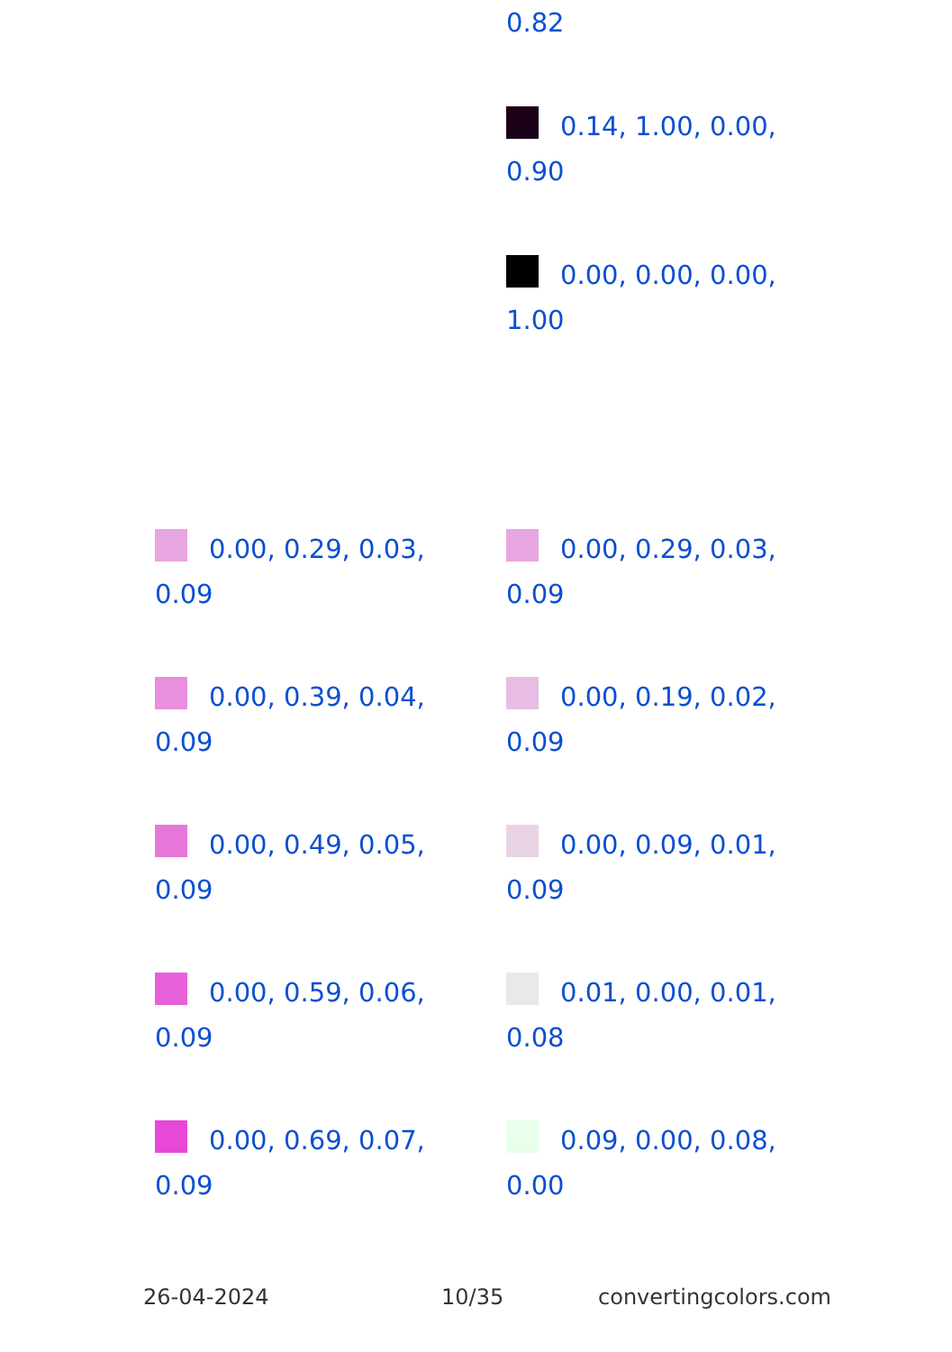0.82
0.14, 1.00, 0.00, 0.90
0.00, 0.00, 0.00, 1.00
0.00, 0.29, 0.03, 0.09
0.00, 0.29, 0.03, 0.09
0.00, 0.39, 0.04, 0.09
0.00, 0.19, 0.02, 0.09
0.00, 0.49, 0.05, 0.09
0.00, 0.09, 0.01, 0.09
0.00, 0.59, 0.06, 0.09
0.01, 0.00, 0.01, 0.08
0.00, 0.69, 0.07, 0.09
0.09, 0.00, 0.08, 0.00
26-04-2024 10/35 convertingcolors.com